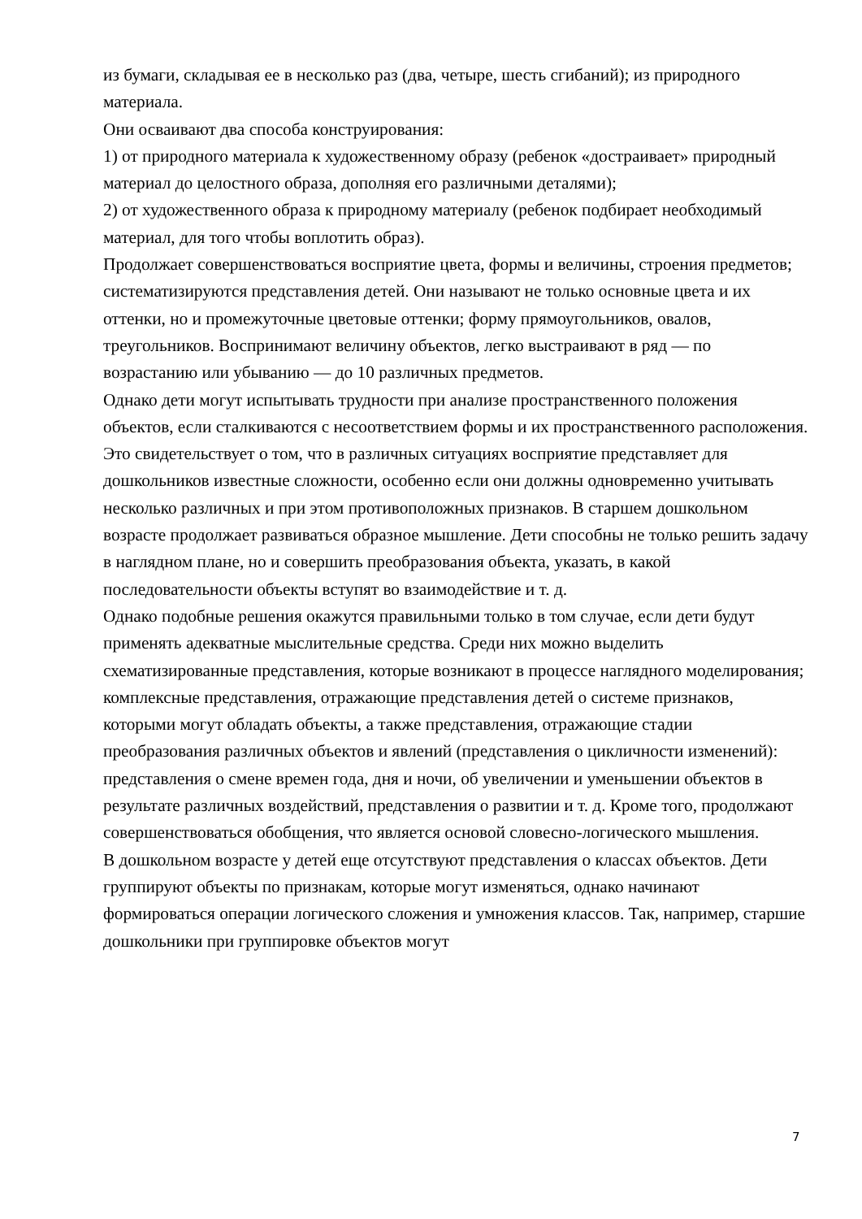из бумаги, складывая ее в несколько раз (два, четыре, шесть сгибаний); из природного материала.
Они осваивают два способа конструирования:
1) от природного материала к художественному образу (ребенок «достраивает» природный материал до целостного образа, дополняя его различными деталями);
2) от художественного образа к природному материалу (ребенок подбирает необходимый материал, для того чтобы воплотить образ).
Продолжает совершенствоваться восприятие цвета, формы и величины, строения предметов; систематизируются представления детей. Они называют не только основные цвета и их оттенки, но и промежуточные цветовые оттенки; форму прямоугольников, овалов, треугольников. Воспринимают величину объектов, легко выстраивают в ряд — по возрастанию или убыванию — до 10 различных предметов.
Однако дети могут испытывать трудности при анализе пространственного положения объектов, если сталкиваются с несоответствием формы и их пространственного расположения. Это свидетельствует о том, что в различных ситуациях восприятие представляет для дошкольников известные сложности, особенно если они должны одновременно учитывать несколько различных и при этом противоположных признаков. В старшем дошкольном возрасте продолжает развиваться образное мышление. Дети способны не только решить задачу в наглядном плане, но и совершить преобразования объекта, указать, в какой последовательности объекты вступят во взаимодействие и т. д.
Однако подобные решения окажутся правильными только в том случае, если дети будут применять адекватные мыслительные средства. Среди них можно выделить схематизированные представления, которые возникают в процессе наглядного моделирования; комплексные представления, отражающие представления детей о системе признаков, которыми могут обладать объекты, а также представления, отражающие стадии преобразования различных объектов и явлений (представления о цикличности изменений): представления о смене времен года, дня и ночи, об увеличении и уменьшении объектов в результате различных воздействий, представления о развитии и т. д. Кроме того, продолжают совершенствоваться обобщения, что является основой словесно-логического мышления.
В дошкольном возрасте у детей еще отсутствуют представления о классах объектов. Дети группируют объекты по признакам, которые могут изменяться, однако начинают формироваться операции логического сложения и умножения классов. Так, например, старшие дошкольники при группировке объектов могут
7